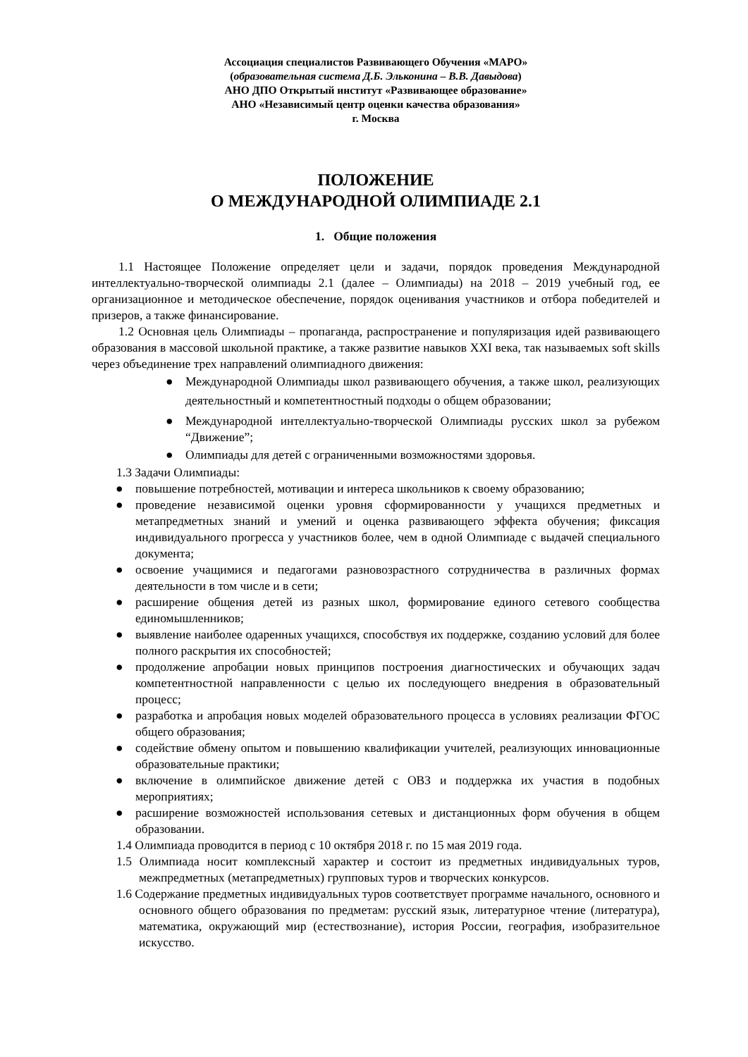Ассоциация специалистов Развивающего Обучения «МАРО»
(образовательная система Д.Б. Эльконина – В.В. Давыдова)
АНО ДПО Открытый институт «Развивающее образование»
АНО «Независимый центр оценки качества образования»
г. Москва
ПОЛОЖЕНИЕ
О МЕЖДУНАРОДНОЙ ОЛИМПИАДЕ 2.1
1. Общие положения
1.1 Настоящее Положение определяет цели и задачи, порядок проведения Международной интеллектуально-творческой олимпиады 2.1 (далее – Олимпиады) на 2018 – 2019 учебный год, ее организационное и методическое обеспечение, порядок оценивания участников и отбора победителей и призеров, а также финансирование.
1.2 Основная цель Олимпиады – пропаганда, распространение и популяризация идей развивающего образования в массовой школьной практике, а также развитие навыков XXI века, так называемых soft skills через объединение трех направлений олимпиадного движения:
● Международной Олимпиады школ развивающего обучения, а также школ, реализующих деятельностный и компетентностный подходы о общем образовании;
● Международной интеллектуально-творческой Олимпиады русских школ за рубежом “Движение”;
● Олимпиады для детей с ограниченными возможностями здоровья.
1.3 Задачи Олимпиады:
● повышение потребностей, мотивации и интереса школьников к своему образованию;
● проведение независимой оценки уровня сформированности у учащихся предметных и метапредметных знаний и умений и оценка развивающего эффекта обучения; фиксация индивидуального прогресса у участников более, чем в одной Олимпиаде с выдачей специального документа;
● освоение учащимися и педагогами разновозрастного сотрудничества в различных формах деятельности в том числе и в сети;
● расширение общения детей из разных школ, формирование единого сетевого сообщества единомышленников;
● выявление наиболее одаренных учащихся, способствуя их поддержке, созданию условий для более полного раскрытия их способностей;
● продолжение апробации новых принципов построения диагностических и обучающих задач компетентностной направленности с целью их последующего внедрения в образовательный процесс;
● разработка и апробация новых моделей образовательного процесса в условиях реализации ФГОС общего образования;
● содействие обмену опытом и повышению квалификации учителей, реализующих инновационные образовательные практики;
● включение в олимпийское движение детей с ОВЗ и поддержка их участия в подобных мероприятиях;
● расширение возможностей использования сетевых и дистанционных форм обучения в общем образовании.
1.4 Олимпиада проводится в период с 10 октября 2018 г. по 15 мая 2019 года.
1.5 Олимпиада носит комплексный характер и состоит из предметных индивидуальных туров, межпредметных (метапредметных) групповых туров и творческих конкурсов.
1.6 Содержание предметных индивидуальных туров соответствует программе начального, основного и основного общего образования по предметам: русский язык, литературное чтение (литература), математика, окружающий мир (естествознание), история России, география, изобразительное искусство.